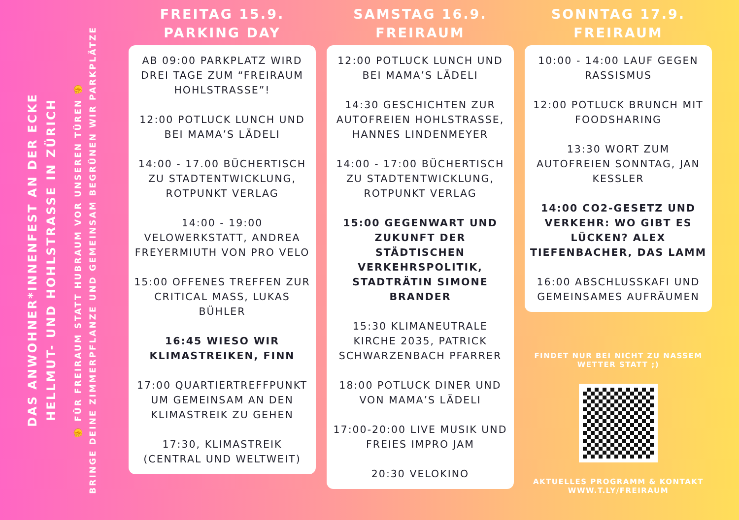DAS ANWOHNER*INNENFEST AN DER ECKE
HELLMUT- UND HOHLSTRASSE IN ZÜRICH
✊ FÜR FREIRAUM STATT HUBRAUM VOR UNSEREN TÜREN ✊
BRINGE DEINE ZIMMERPFLANZE UND GEMEINSAM BEGRÜNEN WIR PARKPLÄTZE
FREITAG 15.9.
PARKING DAY
AB 09:00 PARKPLATZ WIRD DREI TAGE ZUM “FREIRAUM HOHLSTRASSE”!
12:00 POTLUCK LUNCH UND BEI MAMA’S LÄDELI
14:00 - 17.00 BÜCHERTISCH ZU STADTENTWICKLUNG, ROTPUNKT VERLAG
14:00 - 19:00 VELOWERKSTATT, ANDREA FREYERMIUTH VON PRO VELO
15:00 OFFENES TREFFEN ZUR CRITICAL MASS, LUKAS BÜHLER
16:45 WIESO WIR KLIMASTREIKEN, FINN
17:00 QUARTIERTREFFPUNKT UM GEMEINSAM AN DEN KLIMASTREIK ZU GEHEN
17:30, KLIMASTREIK (CENTRAL UND WELTWEIT)
SAMSTAG 16.9.
FREIRAUM
12:00 POTLUCK LUNCH UND BEI MAMA’S LÄDELI
14:30 GESCHICHTEN ZUR AUTOFREIEN HOHLSTRASSE, HANNES LINDENMEYER
14:00 - 17:00 BÜCHERTISCH ZU STADTENTWICKLUNG, ROTPUNKT VERLAG
15:00 GEGENWART UND ZUKUNFT DER STÄDTISCHEN VERKEHRSPOLITIK, STADTRÄTIN SIMONE BRANDER
15:30 KLIMANEUTRALE KIRCHE 2035, PATRICK SCHWARZENBACH PFARRER
18:00 POTLUCK DINER UND VON MAMA’S LÄDELI
17:00-20:00 LIVE MUSIK UND FREIES IMPRO JAM
20:30 VELOKINO
SONNTAG 17.9.
FREIRAUM
10:00 - 14:00 LAUF GEGEN RASSISMUS
12:00 POTLUCK BRUNCH MIT FOODSHARING
13:30 WORT ZUM AUTOFREIEN SONNTAG, JAN KESSLER
14:00 CO2-GESETZ UND VERKEHR: WO GIBT ES LÜCKEN? ALEX TIEFENBACHER, DAS LAMM
16:00 ABSCHLUSSKAFI UND GEMEINSAMES AUFRÄUMEN
FINDET NUR BEI NICHT ZU NASSEM WETTER STATT ;)
AKTUELLES PROGRAMM & KONTAKT
WWW.T.LY/FREIRAUM